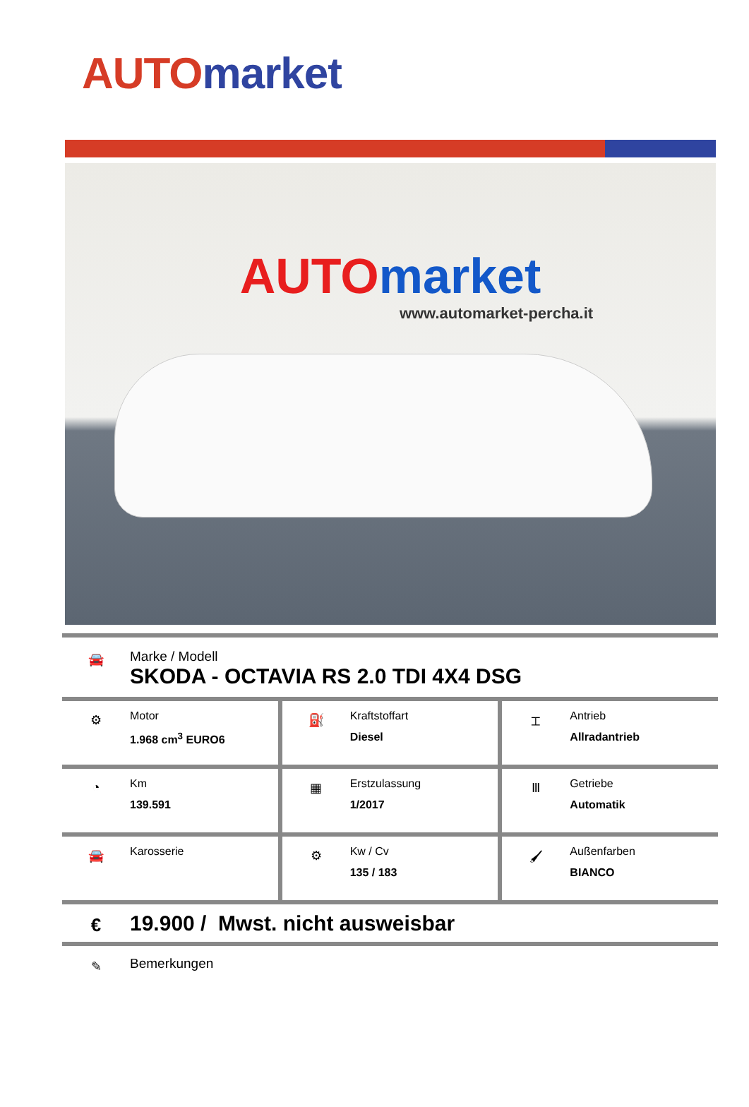AUTO market
AUTO market
www.automarket-percha.it
🚘
Marke / Modell
SKODA - OCTAVIA RS 2.0 TDI 4X4 DSG
⚙
Motor
1.968 cm<sup>3</sup> EURO6
⛽
Kraftstoffart
Diesel
⌶
Antrieb
Allradantrieb
◔
Km
139.591
▦
Erstzulassung
1/2017
Ⅲ
Getriebe
Automatik
🚘
Karosserie
⚙
Kw / Cv
135 / 183
🖌
Außenfarben
BIANCO
€
19.900 / Mwst. nicht ausweisbar
✎
Bemerkungen